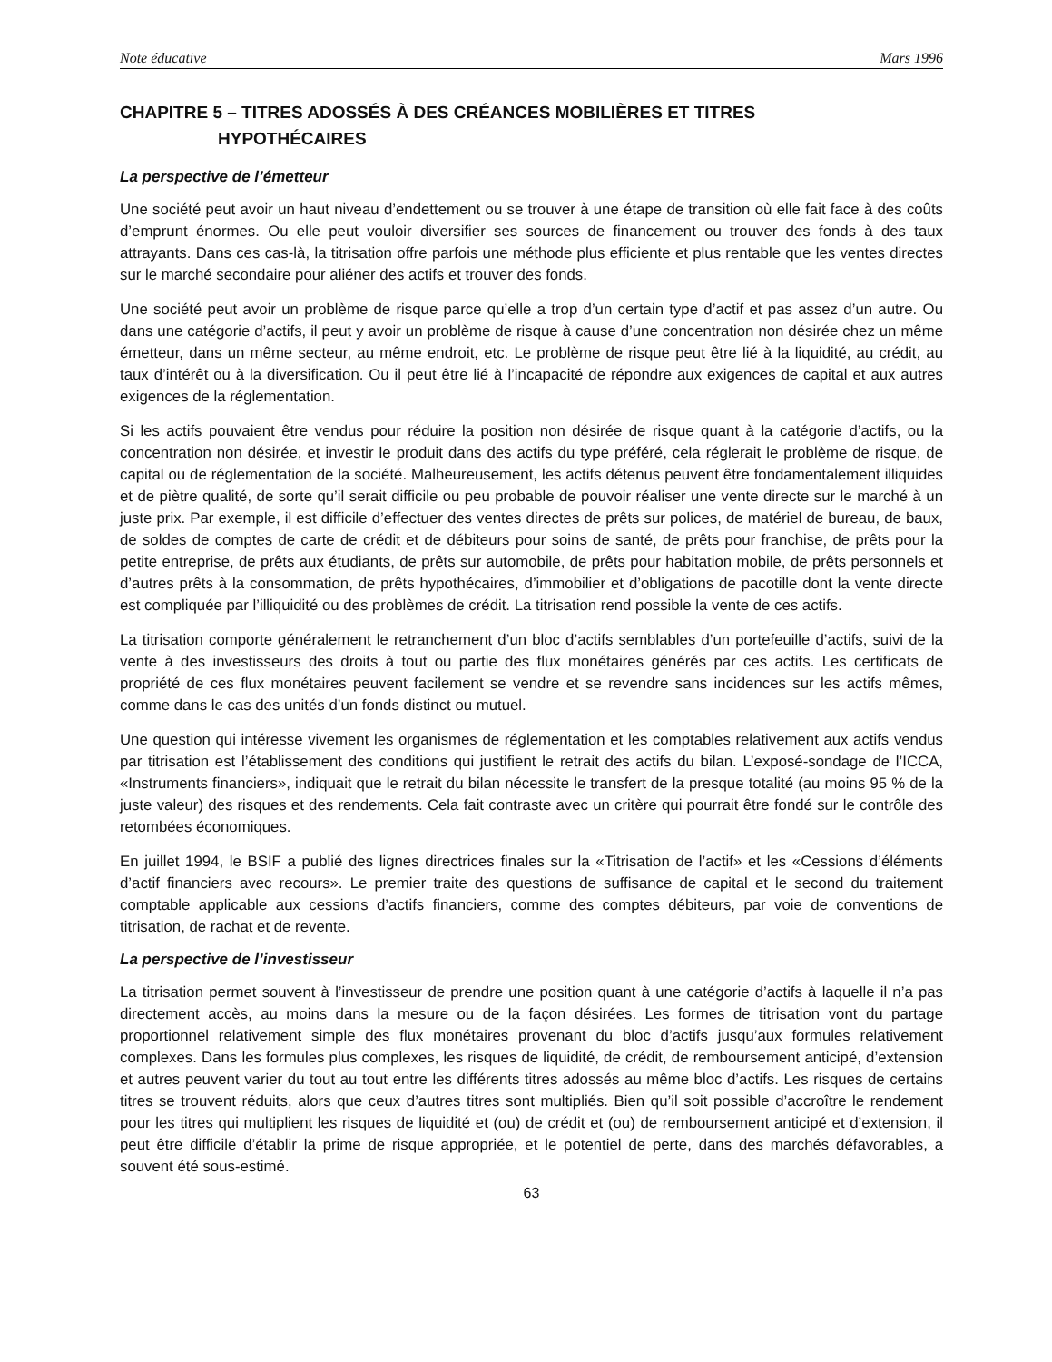Note éducative Mars 1996
CHAPITRE 5 – TITRES ADOSSÉS À DES CRÉANCES MOBILIÈRES ET TITRES
HYPOTHÉCAIRES
La perspective de l’émetteur
Une société peut avoir un haut niveau d’endettement ou se trouver à une étape de transition où elle fait face à des coûts d’emprunt énormes. Ou elle peut vouloir diversifier ses sources de financement ou trouver des fonds à des taux attrayants. Dans ces cas-là, la titrisation offre parfois une méthode plus efficiente et plus rentable que les ventes directes sur le marché secondaire pour aliéner des actifs et trouver des fonds.
Une société peut avoir un problème de risque parce qu’elle a trop d’un certain type d’actif et pas assez d’un autre. Ou dans une catégorie d’actifs, il peut y avoir un problème de risque à cause d’une concentration non désirée chez un même émetteur, dans un même secteur, au même endroit, etc. Le problème de risque peut être lié à la liquidité, au crédit, au taux d’intérêt ou à la diversification. Ou il peut être lié à l’incapacité de répondre aux exigences de capital et aux autres exigences de la réglementation.
Si les actifs pouvaient être vendus pour réduire la position non désirée de risque quant à la catégorie d’actifs, ou la concentration non désirée, et investir le produit dans des actifs du type préféré, cela réglerait le problème de risque, de capital ou de réglementation de la société. Malheureusement, les actifs détenus peuvent être fondamentalement illiquides et de piètre qualité, de sorte qu’il serait difficile ou peu probable de pouvoir réaliser une vente directe sur le marché à un juste prix. Par exemple, il est difficile d’effectuer des ventes directes de prêts sur polices, de matériel de bureau, de baux, de soldes de comptes de carte de crédit et de débiteurs pour soins de santé, de prêts pour franchise, de prêts pour la petite entreprise, de prêts aux étudiants, de prêts sur automobile, de prêts pour habitation mobile, de prêts personnels et d’autres prêts à la consommation, de prêts hypothécaires, d’immobilier et d’obligations de pacotille dont la vente directe est compliquée par l’illiquidité ou des problèmes de crédit. La titrisation rend possible la vente de ces actifs.
La titrisation comporte généralement le retranchement d’un bloc d’actifs semblables d’un portefeuille d’actifs, suivi de la vente à des investisseurs des droits à tout ou partie des flux monétaires générés par ces actifs. Les certificats de propriété de ces flux monétaires peuvent facilement se vendre et se revendre sans incidences sur les actifs mêmes, comme dans le cas des unités d’un fonds distinct ou mutuel.
Une question qui intéresse vivement les organismes de réglementation et les comptables relativement aux actifs vendus par titrisation est l’établissement des conditions qui justifient le retrait des actifs du bilan. L’exposé-sondage de l’ICCA, «Instruments financiers», indiquait que le retrait du bilan nécessite le transfert de la presque totalité (au moins 95 % de la juste valeur) des risques et des rendements. Cela fait contraste avec un critère qui pourrait être fondé sur le contrôle des retombées économiques.
En juillet 1994, le BSIF a publié des lignes directrices finales sur la «Titrisation de l’actif» et les «Cessions d’éléments d’actif financiers avec recours». Le premier traite des questions de suffisance de capital et le second du traitement comptable applicable aux cessions d’actifs financiers, comme des comptes débiteurs, par voie de conventions de titrisation, de rachat et de revente.
La perspective de l’investisseur
La titrisation permet souvent à l’investisseur de prendre une position quant à une catégorie d’actifs à laquelle il n’a pas directement accès, au moins dans la mesure ou de la façon désirées. Les formes de titrisation vont du partage proportionnel relativement simple des flux monétaires provenant du bloc d’actifs jusqu’aux formules relativement complexes. Dans les formules plus complexes, les risques de liquidité, de crédit, de remboursement anticipé, d’extension et autres peuvent varier du tout au tout entre les différents titres adossés au même bloc d’actifs. Les risques de certains titres se trouvent réduits, alors que ceux d’autres titres sont multipliés. Bien qu’il soit possible d’accroître le rendement pour les titres qui multiplient les risques de liquidité et (ou) de crédit et (ou) de remboursement anticipé et d’extension, il peut être difficile d’établir la prime de risque appropriée, et le potentiel de perte, dans des marchés défavorables, a souvent été sous-estimé.
63